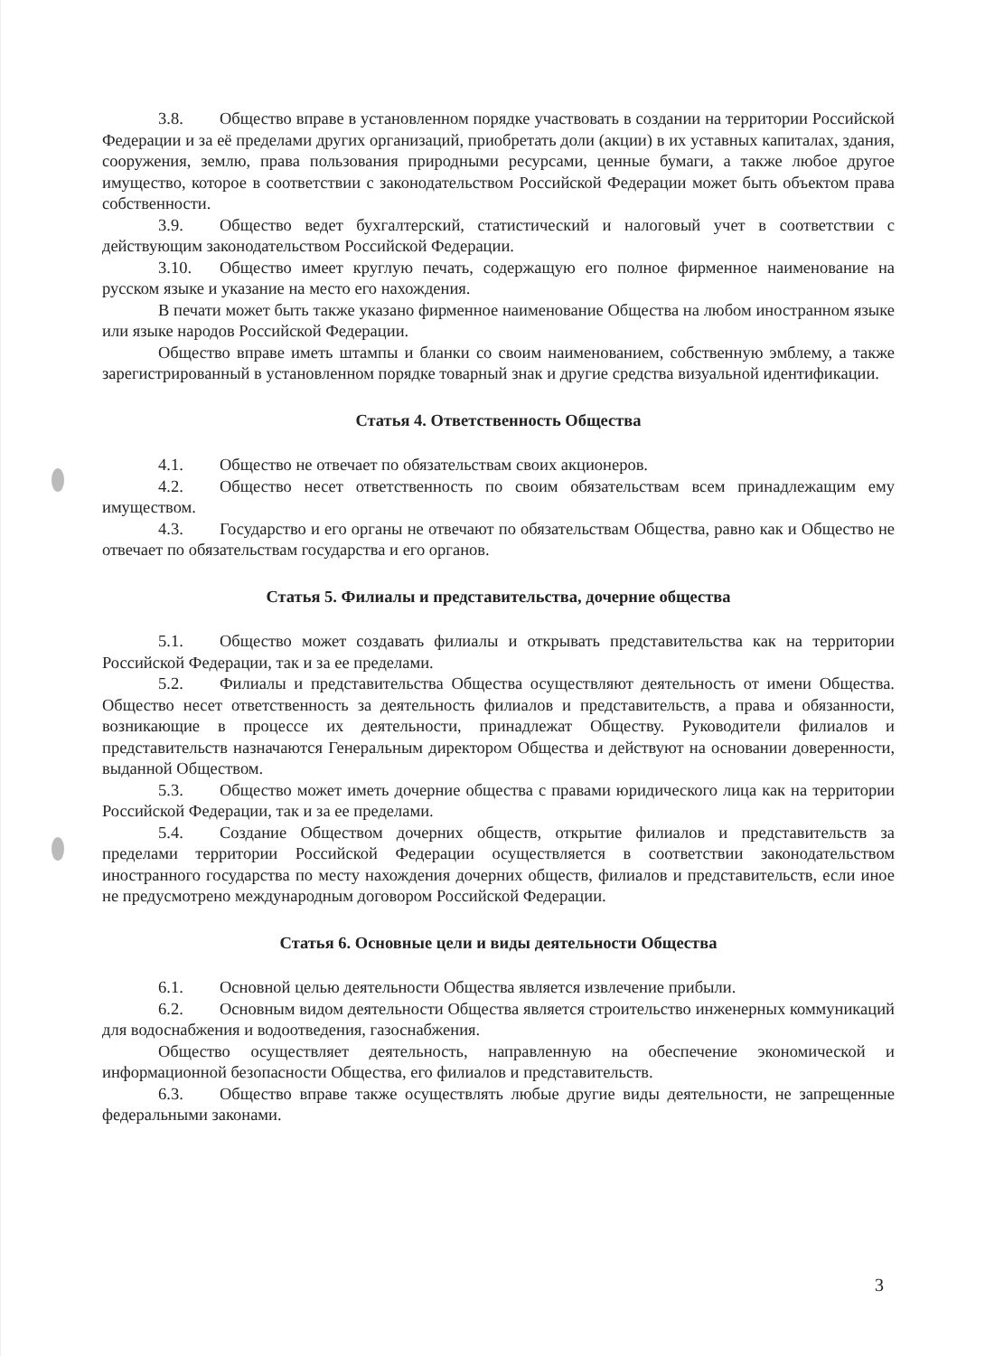3.8. Общество вправе в установленном порядке участвовать в создании на территории Российской Федерации и за её пределами других организаций, приобретать доли (акции) в их уставных капиталах, здания, сооружения, землю, права пользования природными ресурсами, ценные бумаги, а также любое другое имущество, которое в соответствии с законодательством Российской Федерации может быть объектом права собственности.
3.9. Общество ведет бухгалтерский, статистический и налоговый учет в соответствии с действующим законодательством Российской Федерации.
3.10. Общество имеет круглую печать, содержащую его полное фирменное наименование на русском языке и указание на место его нахождения.
В печати может быть также указано фирменное наименование Общества на любом иностранном языке или языке народов Российской Федерации.
Общество вправе иметь штампы и бланки со своим наименованием, собственную эмблему, а также зарегистрированный в установленном порядке товарный знак и другие средства визуальной идентификации.
Статья 4. Ответственность Общества
4.1. Общество не отвечает по обязательствам своих акционеров.
4.2. Общество несет ответственность по своим обязательствам всем принадлежащим ему имуществом.
4.3. Государство и его органы не отвечают по обязательствам Общества, равно как и Общество не отвечает по обязательствам государства и его органов.
Статья 5. Филиалы и представительства, дочерние общества
5.1. Общество может создавать филиалы и открывать представительства как на территории Российской Федерации, так и за ее пределами.
5.2. Филиалы и представительства Общества осуществляют деятельность от имени Общества. Общество несет ответственность за деятельность филиалов и представительств, а права и обязанности, возникающие в процессе их деятельности, принадлежат Обществу. Руководители филиалов и представительств назначаются Генеральным директором Общества и действуют на основании доверенности, выданной Обществом.
5.3. Общество может иметь дочерние общества с правами юридического лица как на территории Российской Федерации, так и за ее пределами.
5.4. Создание Обществом дочерних обществ, открытие филиалов и представительств за пределами территории Российской Федерации осуществляется в соответствии законодательством иностранного государства по месту нахождения дочерних обществ, филиалов и представительств, если иное не предусмотрено международным договором Российской Федерации.
Статья 6. Основные цели и виды деятельности Общества
6.1. Основной целью деятельности Общества является извлечение прибыли.
6.2. Основным видом деятельности Общества является строительство инженерных коммуникаций для водоснабжения и водоотведения, газоснабжения.
Общество осуществляет деятельность, направленную на обеспечение экономической и информационной безопасности Общества, его филиалов и представительств.
6.3. Общество вправе также осуществлять любые другие виды деятельности, не запрещенные федеральными законами.
3